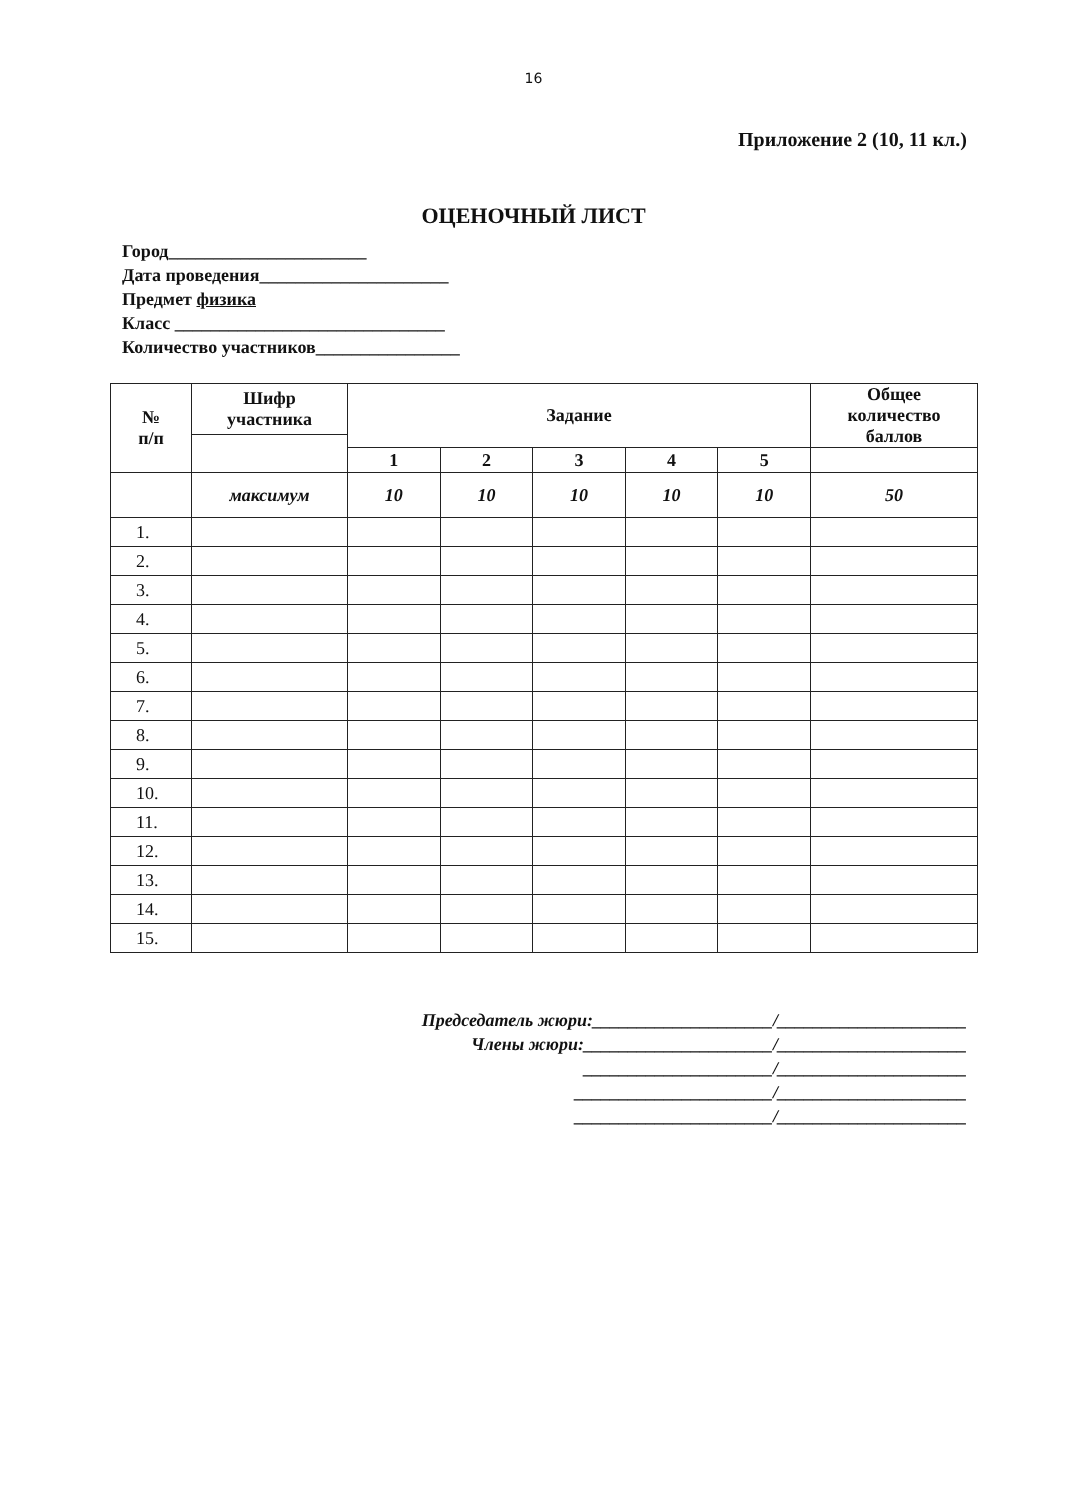16
Приложение 2 (10, 11 кл.)
ОЦЕНОЧНЫЙ ЛИСТ
Город______________________
Дата проведения_____________________
Предмет физика
Класс ______________________________
Количество участников________________
| № п/п | Шифр участника | Задание | | | | | Общее количество баллов |
| --- | --- | --- | --- | --- | --- | --- | --- |
| | | 1 | 2 | 3 | 4 | 5 | |
| | максимум | 10 | 10 | 10 | 10 | 10 | 50 |
| 1. | | | | | | | |
| 2. | | | | | | | |
| 3. | | | | | | | |
| 4. | | | | | | | |
| 5. | | | | | | | |
| 6. | | | | | | | |
| 7. | | | | | | | |
| 8. | | | | | | | |
| 9. | | | | | | | |
| 10. | | | | | | | |
| 11. | | | | | | | |
| 12. | | | | | | | |
| 13. | | | | | | | |
| 14. | | | | | | | |
| 15. | | | | | | | |
Председатель жюри:____________________/_____________________
Члены жюри:_____________________/_____________________
_____________________/_____________________
______________________/_____________________
______________________/_____________________